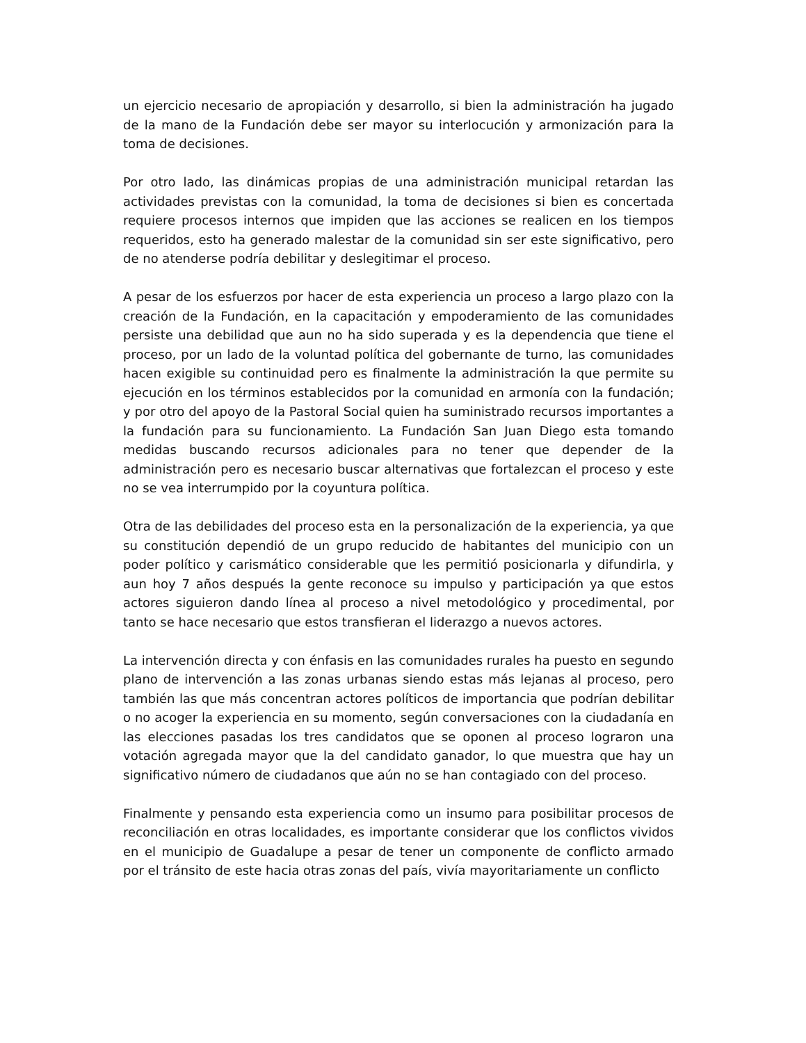un ejercicio necesario de apropiación y desarrollo, si bien la administración ha jugado de la mano de la Fundación debe ser mayor su interlocución y armonización para la toma de decisiones.
Por otro lado, las dinámicas propias de una administración municipal retardan las actividades previstas con la comunidad, la toma de decisiones si bien es concertada requiere procesos internos que impiden que las acciones se realicen en los tiempos requeridos, esto ha generado malestar de la comunidad sin ser este significativo, pero de no atenderse podría debilitar y deslegitimar el proceso.
A pesar de los esfuerzos por hacer de esta experiencia un proceso a largo plazo con la creación de la Fundación, en la capacitación y empoderamiento de las comunidades persiste una debilidad que aun no ha sido superada y es la dependencia que tiene el proceso, por un lado de la voluntad política del gobernante de turno, las comunidades hacen exigible su continuidad pero es finalmente la administración la que permite su ejecución en los términos establecidos por la comunidad en armonía con la fundación; y por otro del apoyo de la Pastoral Social quien ha suministrado recursos importantes a la fundación para su funcionamiento. La Fundación San Juan Diego esta tomando medidas buscando recursos adicionales para no tener que depender de la administración pero es necesario buscar alternativas que fortalezcan el proceso y este no se vea interrumpido por la coyuntura política.
Otra de las debilidades del proceso esta en la personalización de la experiencia, ya que su constitución dependió de un grupo reducido de habitantes del municipio con un poder político y carismático considerable que les permitió posicionarla y difundirla, y aun hoy 7 años después la gente reconoce su impulso y participación ya que estos actores siguieron dando línea al proceso a nivel metodológico y procedimental, por tanto se hace necesario que estos transfieran el liderazgo a nuevos actores.
La intervención directa y con énfasis en las comunidades rurales ha puesto en segundo plano de intervención a las zonas urbanas siendo estas más lejanas al proceso, pero también las que más concentran actores políticos de importancia que podrían debilitar o no acoger la experiencia en su momento, según conversaciones con la ciudadanía en las elecciones pasadas los tres candidatos que se oponen al proceso lograron una votación agregada mayor que la del candidato ganador, lo que muestra que hay un significativo número de ciudadanos que aún no se han contagiado con del proceso.
Finalmente y pensando esta experiencia como un insumo para posibilitar procesos de reconciliación en otras localidades, es importante considerar que los conflictos vividos en el municipio de Guadalupe a pesar de tener un componente de conflicto armado por el tránsito de este hacia otras zonas del país, vivía mayoritariamente un conflicto